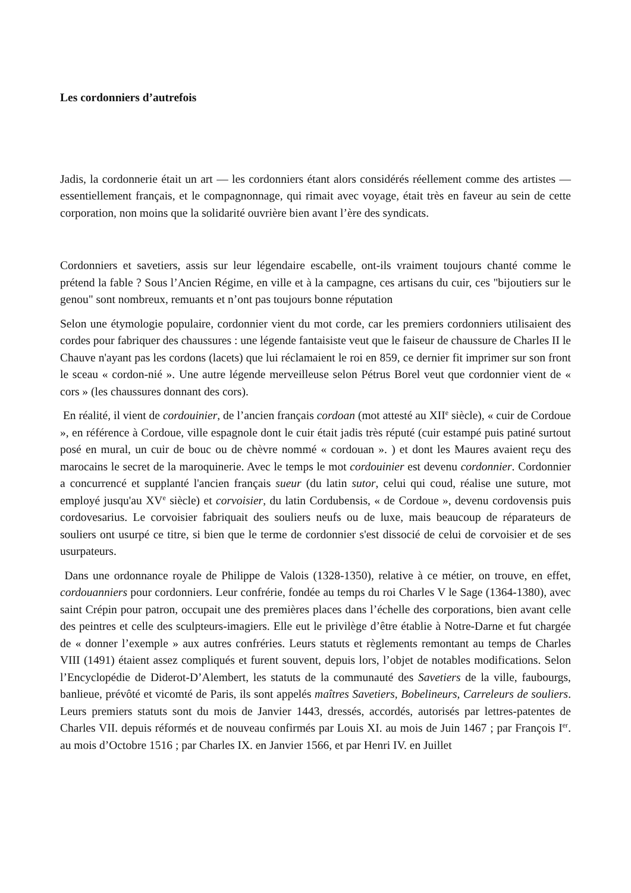Les cordonniers d’autrefois
Jadis, la cordonnerie était un art — les cordonniers étant alors considérés réellement comme des artistes — essentiellement français, et le compagnonnage, qui rimait avec voyage, était très en faveur au sein de cette corporation, non moins que la solidarité ouvrière bien avant l’ère des syndicats.
Cordonniers et savetiers, assis sur leur légendaire escabelle, ont-ils vraiment toujours chanté comme le prétend la fable ? Sous l’Ancien Régime, en ville et à la campagne, ces artisans du cuir, ces "bijoutiers sur le genou" sont nombreux, remuants et n’ont pas toujours bonne réputation
Selon une étymologie populaire, cordonnier vient du mot corde, car les premiers cordonniers utilisaient des cordes pour fabriquer des chaussures : une légende fantaisiste veut que le faiseur de chaussure de Charles II le Chauve n'ayant pas les cordons (lacets) que lui réclamaient le roi en 859, ce dernier fit imprimer sur son front le sceau « cordon-nié ». Une autre légende merveilleuse selon Pétrus Borel veut que cordonnier vient de « cors » (les chaussures donnant des cors).
En réalité, il vient de cordouinier, de l’ancien français cordoan (mot attesté au XII<sup>e</sup> siècle), « cuir de Cordoue », en référence à Cordoue, ville espagnole dont le cuir était jadis très réputé (cuir estampé puis patiné surtout posé en mural, un cuir de bouc ou de chèvre nommé « cordouan ». ) et dont les Maures avaient reçu des marocains le secret de la maroquinerie. Avec le temps le mot cordouinier est devenu cordonnier. Cordonnier a concurrencé et supplanté l'ancien français sueur (du latin sutor, celui qui coud, réalise une suture, mot employé jusqu'au XV<sup>e</sup> siècle) et corvoisier, du latin Cordubensis, « de Cordoue », devenu cordovensis puis cordovesarius. Le corvoisier fabriquait des souliers neufs ou de luxe, mais beaucoup de réparateurs de souliers ont usurpé ce titre, si bien que le terme de cordonnier s'est dissocié de celui de corvoisier et de ses usurpateurs.
Dans une ordonnance royale de Philippe de Valois (1328-1350), relative à ce métier, on trouve, en effet, cordouanniers pour cordonniers. Leur confrérie, fondée au temps du roi Charles V le Sage (1364-1380), avec saint Crépin pour patron, occupait une des premières places dans l’échelle des corporations, bien avant celle des peintres et celle des sculpteurs-imagiers. Elle eut le privilège d’être établie à Notre-Darne et fut chargée de « donner l’exemple » aux autres confréries. Leurs statuts et règlements remontant au temps de Charles VIII (1491) étaient assez compliqués et furent souvent, depuis lors, l’objet de notables modifications. Selon l’Encyclopédie de Diderot-D’Alembert, les statuts de la communauté des Savetiers de la ville, faubourgs, banlieue, prévôté et vicomté de Paris, ils sont appelés maîtres Savetiers, Bobelineurs, Carreleurs de souliers. Leurs premiers statuts sont du mois de Janvier 1443, dressés, accordés, autorisés par lettres-patentes de Charles VII. depuis réformés et de nouveau confirmés par Louis XI. au mois de Juin 1467 ; par François I<sup>er</sup>. au mois d’Octobre 1516 ; par Charles IX. en Janvier 1566, et par Henri IV. en Juillet